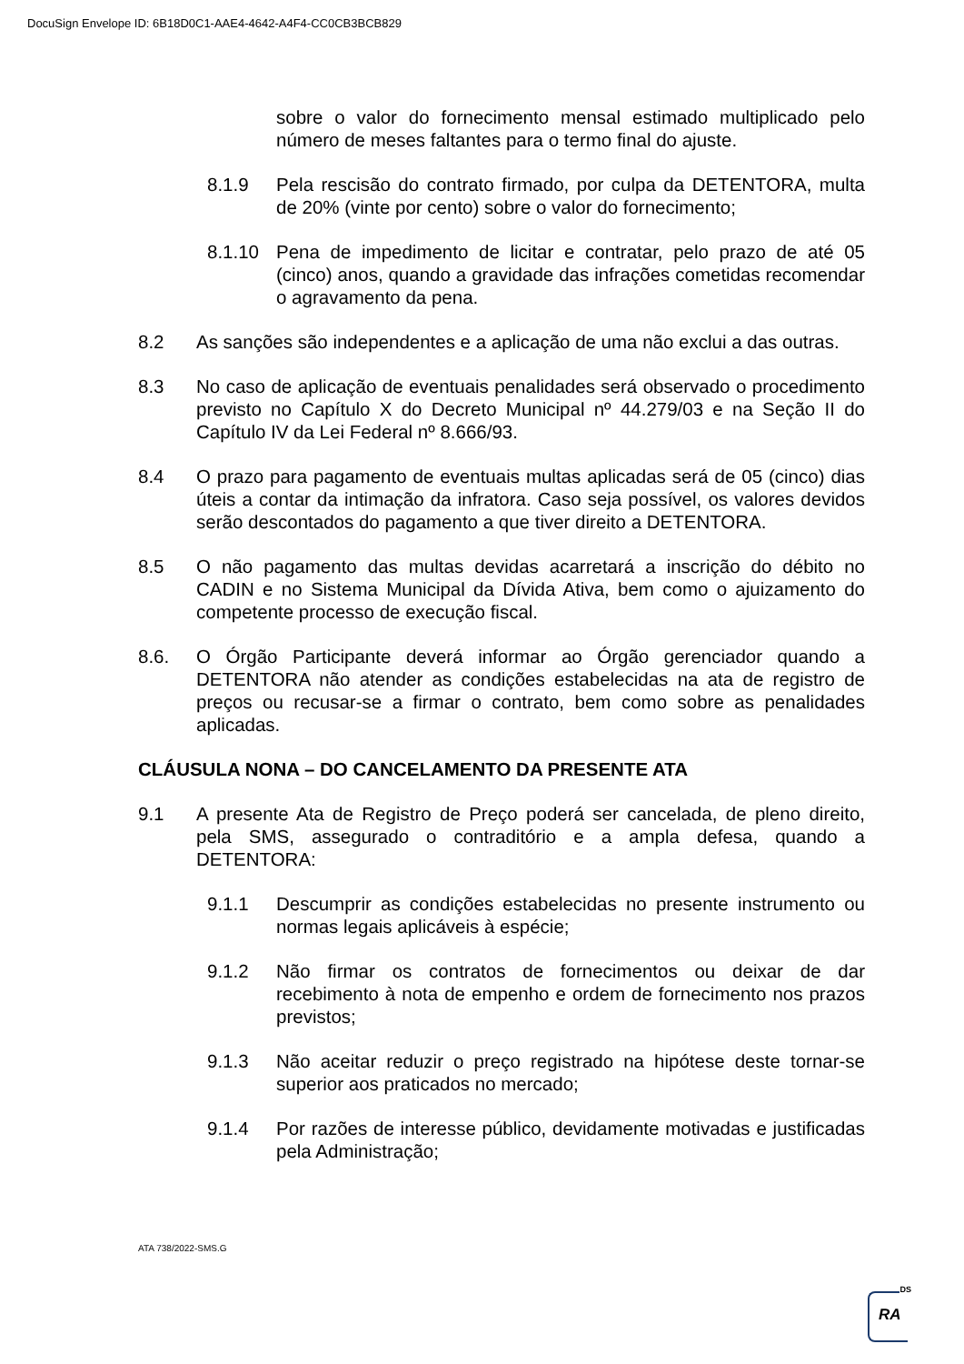DocuSign Envelope ID: 6B18D0C1-AAE4-4642-A4F4-CC0CB3BCB829
sobre o valor do fornecimento mensal estimado multiplicado pelo número de meses faltantes para o termo final do ajuste.
8.1.9 Pela rescisão do contrato firmado, por culpa da DETENTORA, multa de 20% (vinte por cento) sobre o valor do fornecimento;
8.1.10 Pena de impedimento de licitar e contratar, pelo prazo de até 05 (cinco) anos, quando a gravidade das infrações cometidas recomendar o agravamento da pena.
8.2 As sanções são independentes e a aplicação de uma não exclui a das outras.
8.3 No caso de aplicação de eventuais penalidades será observado o procedimento previsto no Capítulo X do Decreto Municipal nº 44.279/03 e na Seção II do Capítulo IV da Lei Federal nº 8.666/93.
8.4 O prazo para pagamento de eventuais multas aplicadas será de 05 (cinco) dias úteis a contar da intimação da infratora. Caso seja possível, os valores devidos serão descontados do pagamento a que tiver direito a DETENTORA.
8.5 O não pagamento das multas devidas acarretará a inscrição do débito no CADIN e no Sistema Municipal da Dívida Ativa, bem como o ajuizamento do competente processo de execução fiscal.
8.6. O Órgão Participante deverá informar ao Órgão gerenciador quando a DETENTORA não atender as condições estabelecidas na ata de registro de preços ou recusar-se a firmar o contrato, bem como sobre as penalidades aplicadas.
CLÁUSULA NONA – DO CANCELAMENTO DA PRESENTE ATA
9.1 A presente Ata de Registro de Preço poderá ser cancelada, de pleno direito, pela SMS, assegurado o contraditório e a ampla defesa, quando a DETENTORA:
9.1.1 Descumprir as condições estabelecidas no presente instrumento ou normas legais aplicáveis à espécie;
9.1.2 Não firmar os contratos de fornecimentos ou deixar de dar recebimento à nota de empenho e ordem de fornecimento nos prazos previstos;
9.1.3 Não aceitar reduzir o preço registrado na hipótese deste tornar-se superior aos praticados no mercado;
9.1.4 Por razões de interesse público, devidamente motivadas e justificadas pela Administração;
ATA 738/2022-SMS.G
DS
RA